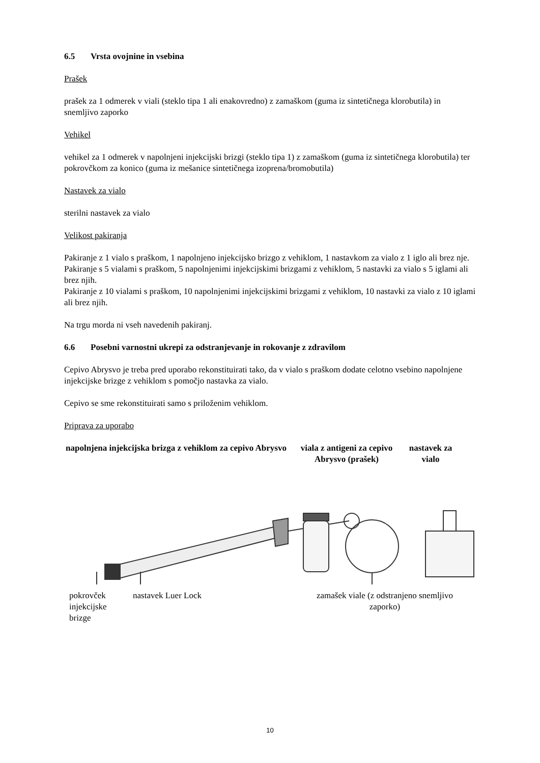6.5 Vrsta ovojnine in vsebina
Prašek
prašek za 1 odmerek v viali (steklo tipa 1 ali enakovredno) z zamaškom (guma iz sintetičnega klorobutila) in snemljivo zaporko
Vehikel
vehikel za 1 odmerek v napolnjeni injekcijski brizgi (steklo tipa 1) z zamaškom (guma iz sintetičnega klorobutila) ter pokrovčkom za konico (guma iz mešanice sintetičnega izoprena/bromobutila)
Nastavek za vialo
sterilni nastavek za vialo
Velikost pakiranja
Pakiranje z 1 vialo s praškom, 1 napolnjeno injekcijsko brizgo z vehiklom, 1 nastavkom za vialo z 1 iglo ali brez nje.
Pakiranje s 5 vialami s praškom, 5 napolnjenimi injekcijskimi brizgami z vehiklom, 5 nastavki za vialo s 5 iglami ali brez njih.
Pakiranje z 10 vialami s praškom, 10 napolnjenimi injekcijskimi brizgami z vehiklom, 10 nastavki za vialo z 10 iglami ali brez njih.
Na trgu morda ni vseh navedenih pakiranj.
6.6 Posebni varnostni ukrepi za odstranjevanje in rokovanje z zdravilom
Cepivo Abrysvo je treba pred uporabo rekonstituirati tako, da v vialo s praškom dodate celotno vsebino napolnjene injekcijske brizge z vehiklom s pomočjo nastavka za vialo.
Cepivo se sme rekonstituirati samo s priloženim vehiklom.
Priprava za uporabo
napolnjena injekcijska brizga z vehiklom za cepivo Abrysvo
viala z antigeni za cepivo Abrysvo (prašek)
nastavek za vialo
pokrovček
injekcijske
brizge
nastavek Luer Lock zamašek viale (z odstranjeno snemljivo zaporko)
10